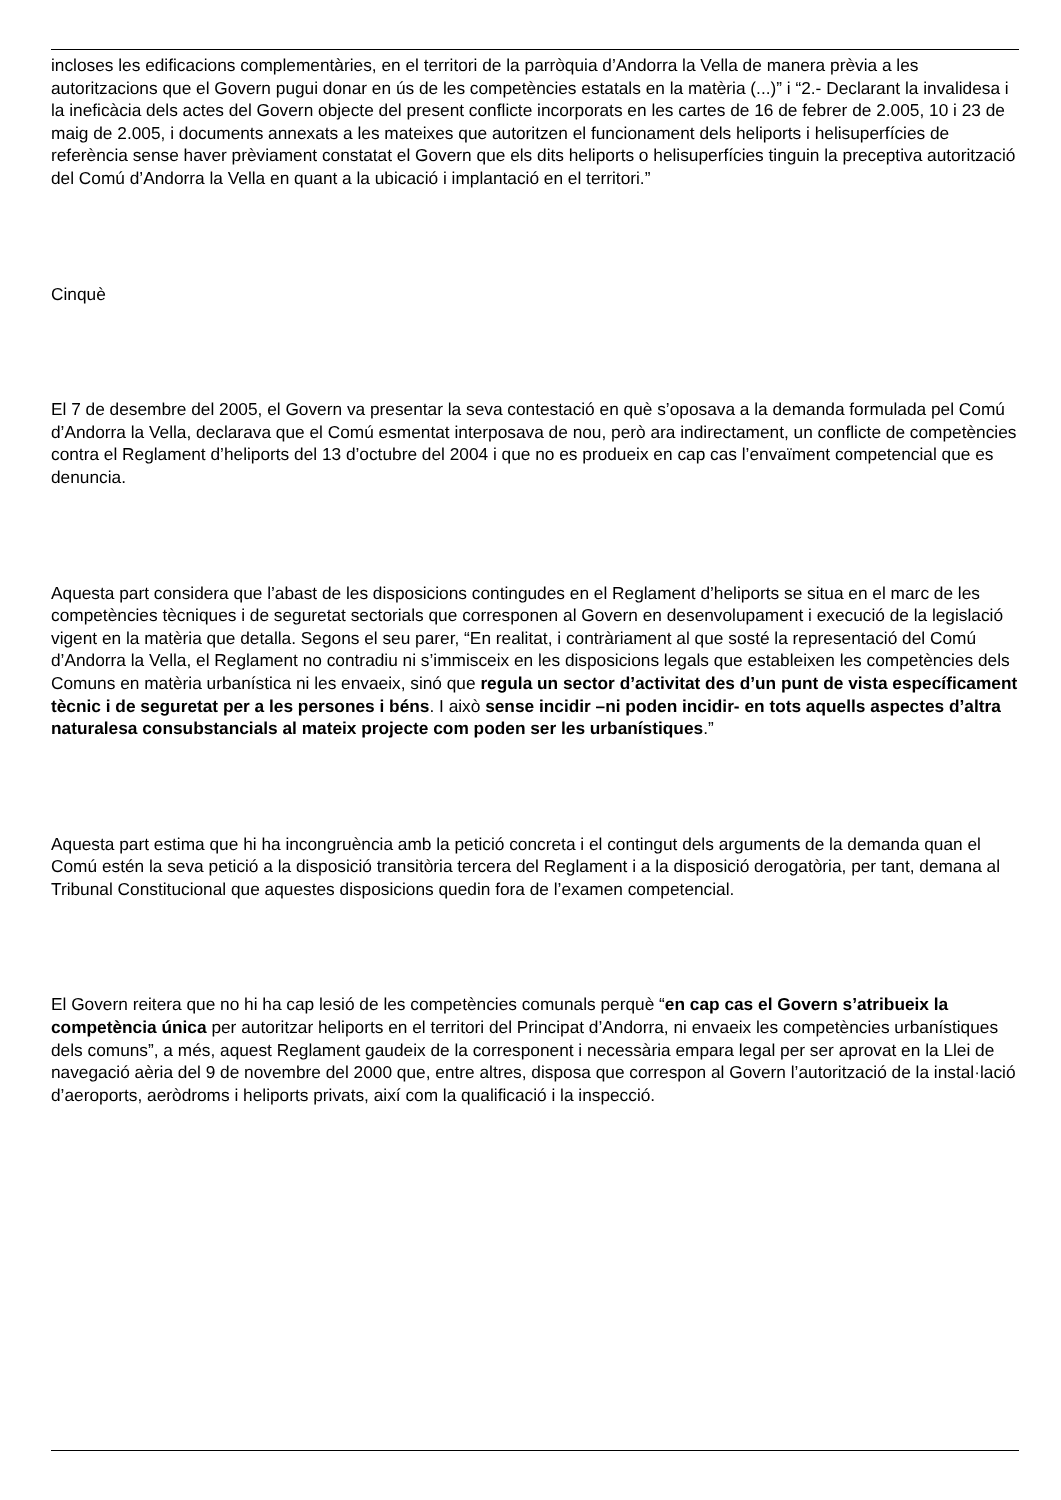incloses les edificacions complementàries, en el territori de la parròquia d’Andorra la Vella de manera prèvia a les autoritzacions que el Govern pugui donar en ús de les competències estatals en la matèria (...)” i “2.- Declarant la invalidesa i la ineficàcia dels actes del Govern objecte del present conflicte incorporats en les cartes de 16 de febrer de 2.005, 10 i 23 de maig de 2.005, i documents annexats a les mateixes que autoritzen el funcionament dels heliports i helisuperfícies de referència sense haver prèviament constatat el Govern que els dits heliports o helisuperfícies tinguin la preceptiva autorització del Comú d’Andorra la Vella en quant a la ubicació i implantació en el territori.”
Cinquè
El 7 de desembre del 2005, el Govern va presentar la seva contestació en què s’oposava a la demanda formulada pel Comú d’Andorra la Vella, declarava que el Comú esmentat interposava de nou, però ara indirectament, un conflicte de competències contra el Reglament d’heliports del 13 d’octubre del 2004 i que no es produeix en cap cas l’envaïment competencial que es denuncia.
Aquesta part considera que l’abast de les disposicions contingudes en el Reglament d’heliports se situa en el marc de les competències tècniques i de seguretat sectorials que corresponen al Govern en desenvolupament i execució de la legislació vigent en la matèria que detalla. Segons el seu parer, “En realitat, i contràriament al que sosté la representació del Comú d’Andorra la Vella, el Reglament no contradiu ni s’immisceix en les disposicions legals que estableixen les competències dels Comuns en matèria urbanística ni les envaeix, sinó que regula un sector d’activitat des d’un punt de vista específicament tècnic i de seguretat per a les persones i béns. I això sense incidir –ni poden incidir- en tots aquells aspectes d’altra naturalesa consubstancials al mateix projecte com poden ser les urbanístiques.”
Aquesta part estima que hi ha incongruència amb la petició concreta i el contingut dels arguments de la demanda quan el Comú estén la seva petició a la disposició transitòria tercera del Reglament i a la disposició derogatòria, per tant, demana al Tribunal Constitucional que aquestes disposicions quedin fora de l’examen competencial.
El Govern reitera que no hi ha cap lesió de les competències comunals perquè “en cap cas el Govern s’atribueix la competència única per autoritzar heliports en el territori del Principat d’Andorra, ni envaeix les competències urbanístiques dels comuns”, a més, aquest Reglament gaudeix de la corresponent i necessària empara legal per ser aprovat en la Llei de navegació aèria del 9 de novembre del 2000 que, entre altres, disposa que correspon al Govern l’autorització de la instal·lació d’aeroports, aeròdroms i heliports privats, així com la qualificació i la inspecció.